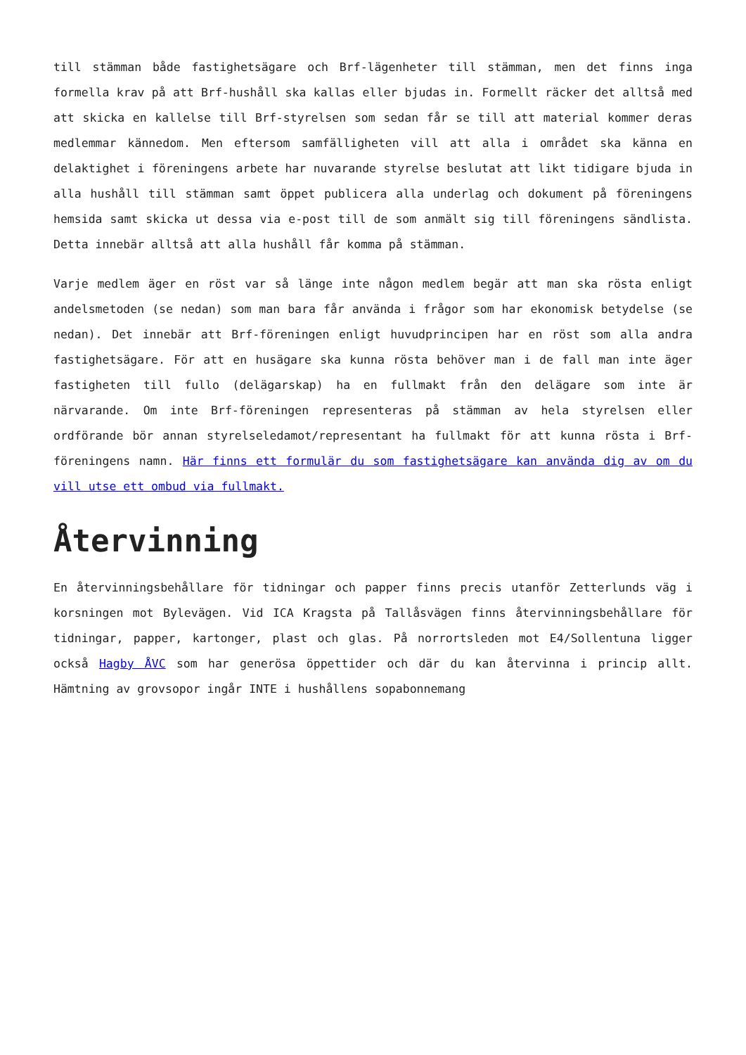till stämman både fastighetsägare och Brf-lägenheter till stämman, men det finns inga formella krav på att Brf-hushåll ska kallas eller bjudas in. Formellt räcker det alltså med att skicka en kallelse till Brf-styrelsen som sedan får se till att material kommer deras medlemmar kännedom. Men eftersom samfälligheten vill att alla i området ska känna en delaktighet i föreningens arbete har nuvarande styrelse beslutat att likt tidigare bjuda in alla hushåll till stämman samt öppet publicera alla underlag och dokument på föreningens hemsida samt skicka ut dessa via e-post till de som anmält sig till föreningens sändlista. Detta innebär alltså att alla hushåll får komma på stämman.
Varje medlem äger en röst var så länge inte någon medlem begär att man ska rösta enligt andelsmetoden (se nedan) som man bara får använda i frågor som har ekonomisk betydelse (se nedan). Det innebär att Brf-föreningen enligt huvudprincipen har en röst som alla andra fastighetsägare. För att en husägare ska kunna rösta behöver man i de fall man inte äger fastigheten till fullo (delägarskap) ha en fullmakt från den delägare som inte är närvarande. Om inte Brf-föreningen representeras på stämman av hela styrelsen eller ordförande bör annan styrelseledamot/representant ha fullmakt för att kunna rösta i Brf-föreningens namn. Här finns ett formulär du som fastighetsägare kan använda dig av om du vill utse ett ombud via fullmakt.
Återvinning
En återvinningsbehållare för tidningar och papper finns precis utanför Zetterlunds väg i korsningen mot Bylevägen. Vid ICA Kragsta på Tallåsvägen finns återvinningsbehållare för tidningar, papper, kartonger, plast och glas. På norrortsleden mot E4/Sollentuna ligger också Hagby ÅVC som har generösa öppettider och där du kan återvinna i princip allt. Hämtning av grovsopor ingår INTE i hushållens sopabonnemang